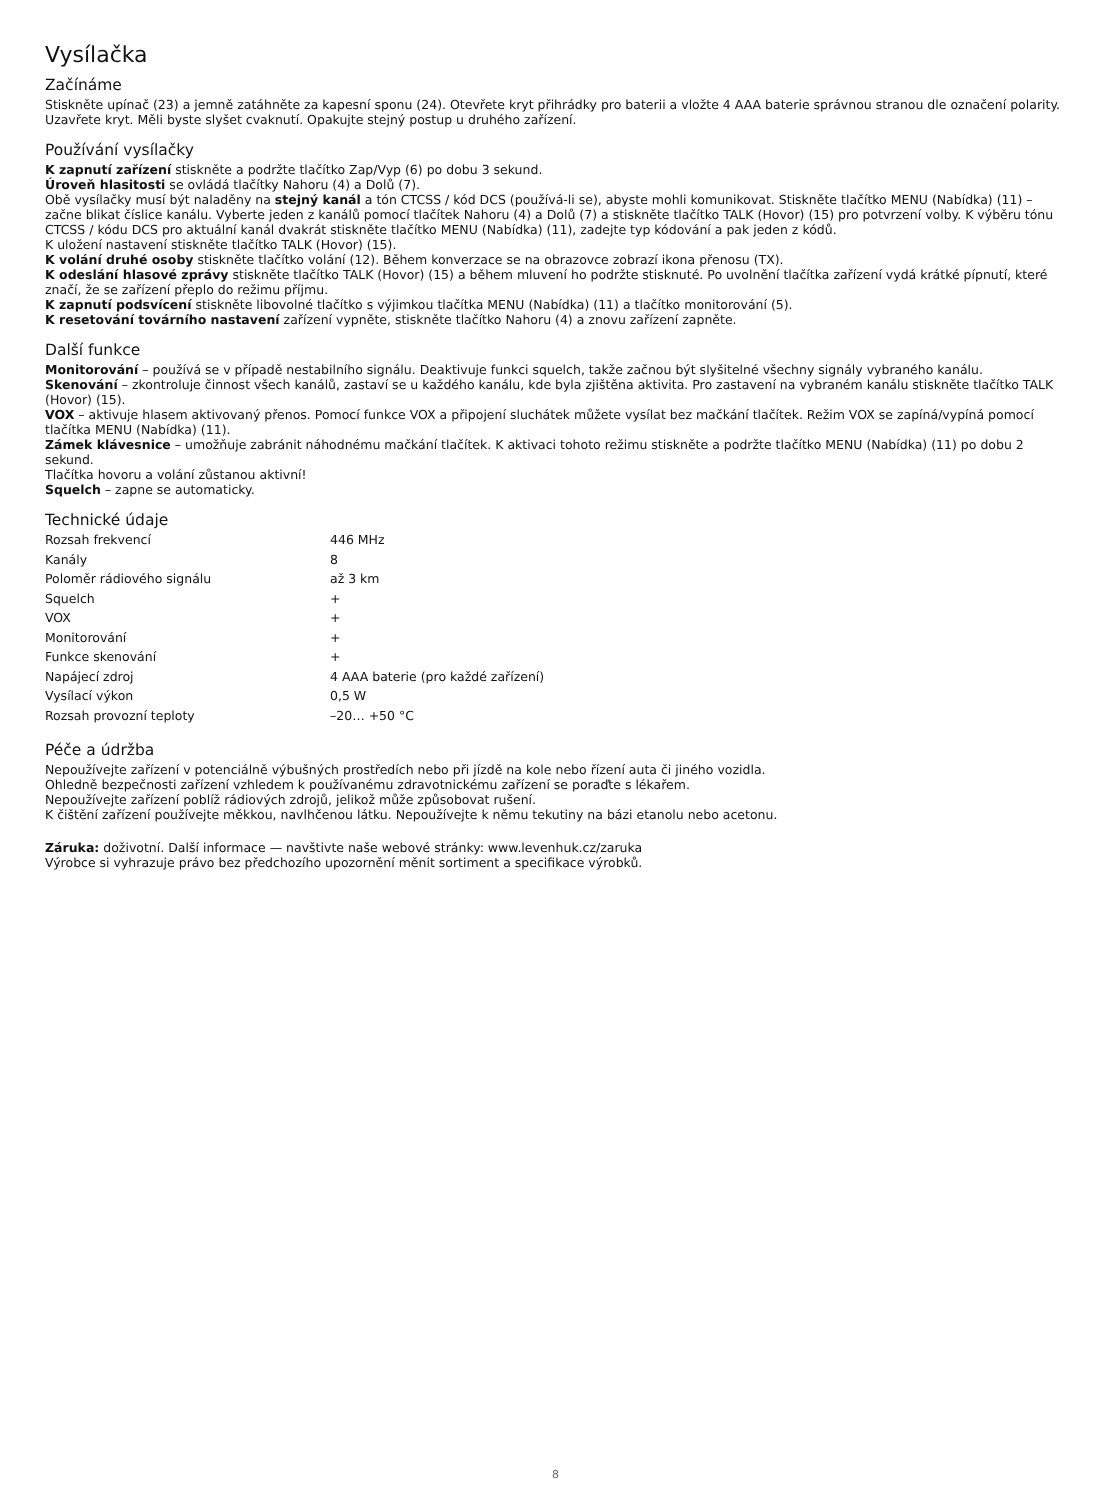Vysílačka
Začínáme
Stiskněte upínač (23) a jemně zatáhněte za kapesní sponu (24). Otevřete kryt přihrádky pro baterii a vložte 4 AAA baterie správnou stranou dle označení polarity. Uzavřete kryt. Měli byste slyšet cvaknutí. Opakujte stejný postup u druhého zařízení.
Používání vysílačky
K zapnutí zařízení stiskněte a podržte tlačítko Zap/Vyp (6) po dobu 3 sekund.
Úroveň hlasitosti se ovládá tlačítky Nahoru (4) a Dolů (7).
Obě vysílačky musí být naladěny na stejný kanál a tón CTCSS / kód DCS (používá-li se), abyste mohli komunikovat. Stiskněte tlačítko MENU (Nabídka) (11) – začne blikat číslice kanálu. Vyberte jeden z kanálů pomocí tlačítek Nahoru (4) a Dolů (7) a stiskněte tlačítko TALK (Hovor) (15) pro potvrzení volby. K výběru tónu CTCSS / kódu DCS pro aktuální kanál dvakrát stiskněte tlačítko MENU (Nabídka) (11), zadejte typ kódování a pak jeden z kódů.
K uložení nastavení stiskněte tlačítko TALK (Hovor) (15).
K volání druhé osoby stiskněte tlačítko volání (12). Během konverzace se na obrazovce zobrazí ikona přenosu (TX).
K odeslání hlasové zprávy stiskněte tlačítko TALK (Hovor) (15) a během mluvení ho podržte stisknuté. Po uvolnění tlačítka zařízení vydá krátké pípnutí, které značí, že se zařízení přeplo do režimu příjmu.
K zapnutí podsvícení stiskněte libovolné tlačítko s výjimkou tlačítka MENU (Nabídka) (11) a tlačítko monitorování (5).
K resetování továrního nastavení zařízení vypněte, stiskněte tlačítko Nahoru (4) a znovu zařízení zapněte.
Další funkce
Monitorování – používá se v případě nestabilního signálu. Deaktivuje funkci squelch, takže začnou být slyšitelné všechny signály vybraného kanálu.
Skenování – zkontroluje činnost všech kanálů, zastaví se u každého kanálu, kde byla zjištěna aktivita. Pro zastavení na vybraném kanálu stiskněte tlačítko TALK (Hovor) (15).
VOX – aktivuje hlasem aktivovaný přenos. Pomocí funkce VOX a připojení sluchátek můžete vysílat bez mačkání tlačítek. Režim VOX se zapíná/vypíná pomocí tlačítka MENU (Nabídka) (11).
Zámek klávesnice – umožňuje zabránit náhodnému mačkání tlačítek. K aktivaci tohoto režimu stiskněte a podržte tlačítko MENU (Nabídka) (11) po dobu 2 sekund.
Tlačítka hovoru a volání zůstanou aktivní!
Squelch – zapne se automaticky.
Technické údaje
| Rozsah frekvencí | 446 MHz |
| Kanály | 8 |
| Poloměr rádiového signálu | až 3 km |
| Squelch | + |
| VOX | + |
| Monitorování | + |
| Funkce skenování | + |
| Napájecí zdroj | 4 AAA baterie (pro každé zařízení) |
| Vysílací výkon | 0,5 W |
| Rozsah provozní teploty | –20… +50 °C |
Péče a údržba
Nepoužívejte zařízení v potenciálně výbušných prostředích nebo při jízdě na kole nebo řízení auta či jiného vozidla.
Ohledně bezpečnosti zařízení vzhledem k používanému zdravotnickému zařízení se poraďte s lékařem.
Nepoužívejte zařízení poblíž rádiových zdrojů, jelikož může způsobovat rušení.
K čištění zařízení používejte měkkou, navlhčenou látku. Nepoužívejte k němu tekutiny na bázi etanolu nebo acetonu.
Záruka: doživotní. Další informace — navštivte naše webové stránky: www.levenhuk.cz/zaruka
Výrobce si vyhrazuje právo bez předchozího upozornění měnit sortiment a specifikace výrobků.
8